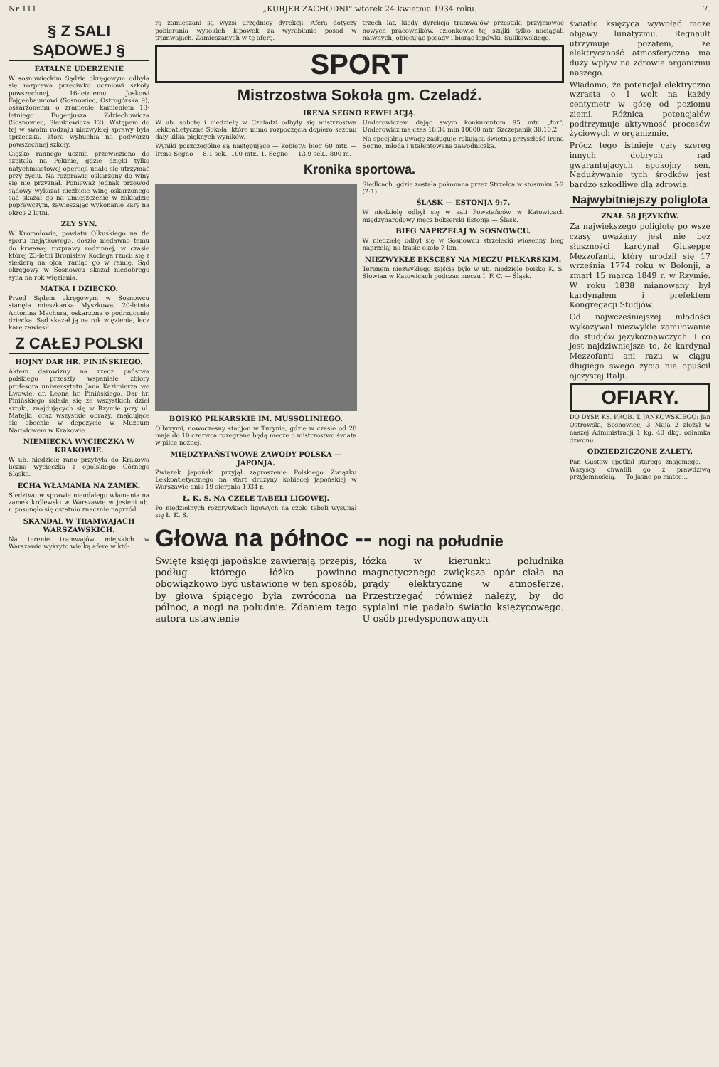Nr 111 „KURJER ZACHODNI" wtorek 24 kwietnia 1934 roku. 7.
§ Z SALI SĄDOWEJ §
FATALNE UDERZENIE
W sosnowieckim Sądzie okręgowym odbyła się rozprawa przeciwko uczniowi szkoły powszechnej, 16-letniemu Joskowi Fajgenbaumowi (Sosnowiec, Ostrogórska 9), oskarżonemu o zranienie kamieniem 13-letniego Eugenjusza Zdziechowicza (Sosnowiec, Sienkiewicza 12). Wstępem do tej w swoim rodzaju niezwykłej sprawy była sprzeczka, która wybuchła na podwórzu powszechnej szkoły.
Ciężko rannego ucznia przewieziono do szpitala na Pekinie, gdzie dzięki tylko natychmiastowej operacji udało się utrzymać przy życiu. Na rozprawie oskarżony do winy się nie przyznał. Ponieważ jednak przewód sądowy wykazał niezbicie winę oskarżonego sąd skazał go na umieszczenie w zakładzie poprawczym, zawieszając wykonanie kary na okres 2-letni.
ZŁY SYN.
W Kromołowie, powiatu Olkuskiego na tle sporu majątkowego, doszło niedawno temu do krwawej rozprawy rodzinnej, w czasie której 23-letni Bronisław Koclega rzucił się z siekierą na ojca, raniąc go w ramię. Sąd okręgowy w Sosnowcu skazał niedobrego syna na rok więzienia.
MATKA I DZIECKO.
Przed Sądem okręgowym w Sosnowcu stanęła mieszkanka Myszkowa, 20-letnia Antonina Machura, oskarżona o podrzucenie dziecka. Sąd skazał ją na rok więzienia, lecz karę zawiesił.
Z CAŁEJ POLSKI
HOJNY DAR HR. PINIŃSKIEGO.
Aktem darowizny na rzecz państwa polskiego przeszły wspaniałe zbiory profesora uniwersytetu Jana Kazimierza we Lwowie, dr. Leona hr. Pinińskiego. Dar hr. Pinińskiego składa się ze wszystkich dzieł sztuki, znajdujących się w Rzymie przy ul. Matejki, oraz wszystkie obrazy, znajdujące się obecnie w depozycie w Muzeum Narodowem w Krakowie.
NIEMIECKA WYCIECZKA W KRAKOWIE.
W ub. niedzielę rano przybyła do Krakowa liczna wycieczka z opolskiego Górnego Śląska.
ECHA WŁAMANIA NA ZAMEK.
Śledztwo w sprawie nieudałego włamania na zamek królewski w Warszawie w jesieni ub. r. posunęło się ostatnio znacznie naprzód.
SKANDAL W TRAMWAJACH WARSZAWSKICH.
Na terenie tramwajów miejskich w Warszawie wykryto wielką aferę w któ-
rą zamieszani są wyżsi urzędnicy dyrekcji. Afera dotyczy pobierania wysokich łapówek za wyrabianie posad w tramwajach. Zamieszanych w tę aferę.
trzech lat, kiedy dyrekcja tramwajów przestała przyjmować nowych pracowników, członkowie tej szajki tylko naciągali naiwnych, obiecując posady i biorąc łapówki. Sulikowskiego.
SPORT
Mistrzostwa Sokoła gm. Czeladź.
IRENA SEGNO REWELACJĄ.
W ub. sobotę i niedzielę w Czeladzi odbyły się mistrzostwa lekkoatletyczne Sokoła, które mimo rozpoczęcia dopiero sezonu dały kilka pięknych wyników.
Wyniki poszczególne są następujące — kobiety: bieg 60 mtr. — Irena Segno — 8.1 sek., 100 mtr., 1. Segno — 13.9 sek., 800 m.
Underowiczem dając swym konkurentom 95 mtr. „for", Underowicz ma czas 18.34 min 10000 mtr. Szczepanik 38.10,2.
Na specjalną uwagę zasługuje rokująca świetną przyszłość Irena Segno, młoda i utalentowana zawodniczka.
Kronika sportowa.
BOISKO PIŁKARSKIE IM. MUSSOLINIEGO.
Olbrzymi, nowoczesny stadjon w Turynie, gdzie w czasie od 28 maja do 10 czerwca rozegrane będą mecze o mistrzostwo świata w piłce nożnej.
MIĘDZYPAŃSTWOWE ZAWODY POLSKA — JAPONJA.
Związek japoński przyjął zaproszenie Polskiego Związku Lekkoatletycznego na start drużyny kobiecej japońskiej w Warszawie dnia 19 sierpnia 1934 r.
Ł. K. S. NA CZELE TABELI LIGOWEJ.
Po niedzielnych rozgrywkach ligowych na czoło tabeli wysunął się Ł. K. S.
Siedlcach, gdzie została pokonana przez Strzelca w stosunku 5:2 (2:1).
ŚLĄSK — ESTONJA 9:7.
W niedzielę odbył się w sali Powstańców w Katowicach międzynarodowy mecz bokserski Estonja — Śląsk.
BIEG NAPRZEŁAJ W SOSNOWCU.
W niedzielę odbył się w Sosnowcu strzelecki wiosenny bieg naprzełaj na trasie około 7 km.
NIEZWYKŁE EKSCESY NA MECZU PIŁKARSKIM.
Terenem niezwykłego zajścia było w ub. niedzielę boisko K. S. Słowian w Katowicach podczas meczu I. F. C. — Śląsk.
Głowa na północ -- nogi na południe
Święte księgi japońskie zawierają przepis, podług którego łóżko powinno obowiązkowo być ustawione w ten sposób, by głowa śpiącego była zwrócona na północ, a nogi na południe. Zdaniem tego autora ustawienie
łóżka w kierunku południka magnetycznego zwiększa opór ciała na prądy elektryczne w atmosferze. Przestrzegać również należy, by do sypialni nie padało światło księżycowego. U osób predysponowanych
światło księżyca wywołać może objawy lunatyzmu. Regnault utrzymuje pozatem, że elektryczność atmosferyczna ma duży wpływ na zdrowie organizmu naszego.
Wiadomo, że potencjał elektryczno wzrasta o 1 wolt na każdy centymetr w górę od poziomu ziemi. Różnica potencjałów podtrzymuje aktywność procesów życiowych w organizmie.
Prócz tego istnieje cały szereg innych dobrych rad gwarantujących spokojny sen. Nadużywanie tych środków jest bardzo szkodliwe dla zdrowia.
Najwybitniejszy poliglota
ZNAŁ 58 JĘZYKÓW.
Za największego poliglotę po wsze czasy uważany jest nie bez słuszności kardynał Giuseppe Mezzofanti, który urodził się 17 września 1774 roku w Bolonji, a zmarł 15 marca 1849 r. w Rzymie. W roku 1838 mianowany był kardynałem i prefektem Kongregacji Studjów.
Od najwcześniejszej młodości wykazywał niezwykłe zamiłowanie do studjów językoznawczych. I co jest najdziwniejsze to, że kardynał Mezzofanti ani razu w ciągu długiego swego życia nie opuścił ojczystej Italji.
OFIARY.
DO DYSP. KS. PROB. T. JANKOWSKIEGO: Jan Ostrowski, Sosnowiec, 3 Maja 2 złożył w naszej Administracji 1 kg. 40 dkg. odłamka dzwonu.
ODZIEDZICZONE ZALETY.
Pan Gustaw spotkał starego znajomego. — Wszyscy chwalili go z prawdziwą przyjemnością. — To jasne po matce...